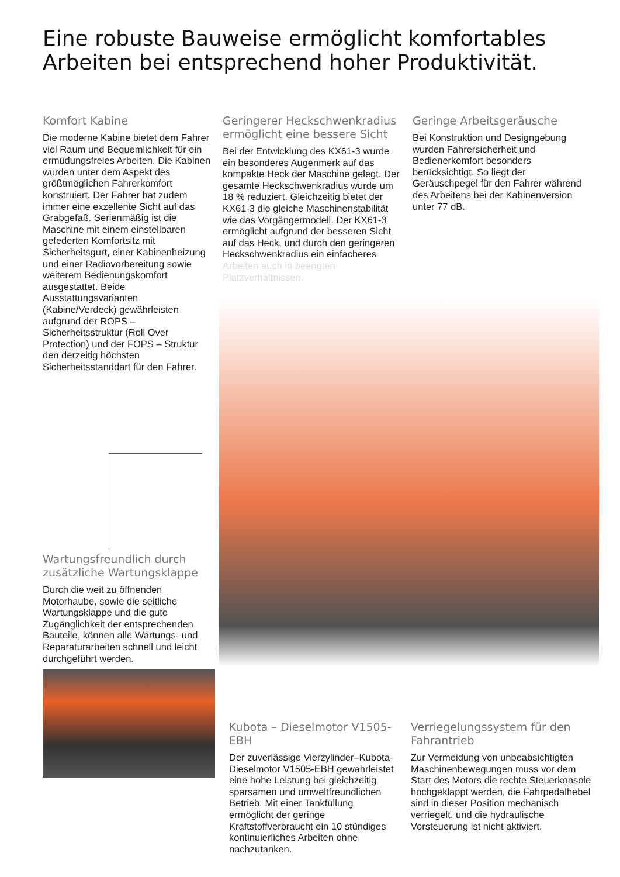Eine robuste Bauweise ermöglicht komfortables Arbeiten bei entsprechend hoher Produktivität.
Komfort Kabine
Die moderne Kabine bietet dem Fahrer viel Raum und Bequemlichkeit für ein ermüdungsfreies Arbeiten. Die Kabinen wurden unter dem Aspekt des größtmöglichen Fahrerkomfort konstruiert. Der Fahrer hat zudem immer eine exzellente Sicht auf das Grabgefäß. Serienmäßig ist die Maschine mit einem einstellbaren gefederten Komfortsitz mit Sicherheitsgurt, einer Kabinenheizung und einer Radiovorbereitung sowie weiterem Bedienungskomfort ausgestattet. Beide Ausstattungsvarianten (Kabine/Verdeck) gewährleisten aufgrund der ROPS – Sicherheitsstruktur (Roll Over Protection) und der FOPS – Struktur den derzeitig höchsten Sicherheitsstanddart für den Fahrer.
Geringerer Heckschwenkradius ermöglicht eine bessere Sicht
Bei der Entwicklung des KX61-3 wurde ein besonderes Augenmerk auf das kompakte Heck der Maschine gelegt. Der gesamte Heckschwenkradius wurde um 18 % reduziert. Gleichzeitig bietet der KX61-3 die gleiche Maschinenstabilität wie das Vorgängermodell. Der KX61-3 ermöglicht aufgrund der besseren Sicht auf das Heck, und durch den geringeren Heckschwenkradius ein einfacheres Arbeiten auch in beengten Platzverhältnissen.
Geringe Arbeitsgeräusche
Bei Konstruktion und Designgebung wurden Fahrersicherheit und Bedienerkomfort besonders berücksichtigt. So liegt der Geräuschpegel für den Fahrer während des Arbeitens bei der Kabinenversion unter 77 dB.
Wartungsfreundlich durch zusätzliche Wartungsklappe
Durch die weit zu öffnenden Motorhaube, sowie die seitliche Wartungsklappe und die gute Zugänglichkeit der entsprechenden Bauteile, können alle Wartungs- und Reparaturarbeiten schnell und leicht durchgeführt werden.
Kubota – Dieselmotor V1505-EBH
Der zuverlässige Vierzylinder–Kubota-Dieselmotor V1505-EBH gewährleistet eine hohe Leistung bei gleichzeitig sparsamen und umweltfreundlichen Betrieb. Mit einer Tankfüllung ermöglicht der geringe Kraftstoffverbraucht ein 10 stündiges kontinuierliches Arbeiten ohne nachzutanken.
Verriegelungssystem für den Fahrantrieb
Zur Vermeidung von unbeabsichtigten Maschinenbewegungen muss vor dem Start des Motors die rechte Steuerkonsole hochgeklappt werden, die Fahrpedalhebel sind in dieser Position mechanisch verriegelt, und die hydraulische Vorsteuerung ist nicht aktiviert.